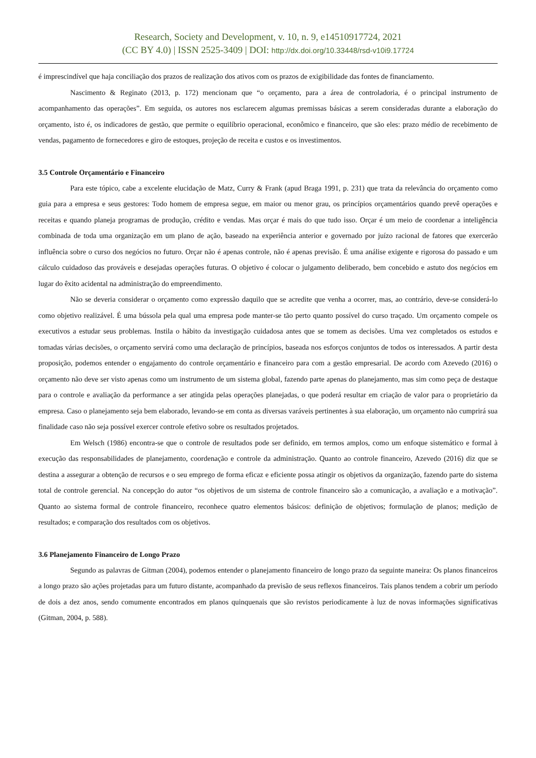Research, Society and Development, v. 10, n. 9, e14510917724, 2021
(CC BY 4.0) | ISSN 2525-3409 | DOI: http://dx.doi.org/10.33448/rsd-v10i9.17724
é imprescindível que haja conciliação dos prazos de realização dos ativos com os prazos de exigibilidade das fontes de financiamento.
Nascimento & Reginato (2013, p. 172) mencionam que “o orçamento, para a área de controladoria, é o principal instrumento de acompanhamento das operações”. Em seguida, os autores nos esclarecem algumas premissas básicas a serem consideradas durante a elaboração do orçamento, isto é, os indicadores de gestão, que permite o equilíbrio operacional, econômico e financeiro, que são eles: prazo médio de recebimento de vendas, pagamento de fornecedores e giro de estoques, projeção de receita e custos e os investimentos.
3.5 Controle Orçamentário e Financeiro
Para este tópico, cabe a excelente elucidação de Matz, Curry & Frank (apud Braga 1991, p. 231) que trata da relevância do orçamento como guia para a empresa e seus gestores: Todo homem de empresa segue, em maior ou menor grau, os princípios orçamentários quando prevê operações e receitas e quando planeja programas de produção, crédito e vendas. Mas orçar é mais do que tudo isso. Orçar é um meio de coordenar a inteligência combinada de toda uma organização em um plano de ação, baseado na experiência anterior e governado por juízo racional de fatores que exercerão influência sobre o curso dos negócios no futuro. Orçar não é apenas controle, não é apenas previsão. É uma análise exigente e rigorosa do passado e um cálculo cuidadoso das prováveis e desejadas operações futuras. O objetivo é colocar o julgamento deliberado, bem concebido e astuto dos negócios em lugar do êxito acidental na administração do empreendimento.
Não se deveria considerar o orçamento como expressão daquilo que se acredite que venha a ocorrer, mas, ao contrário, deve-se considerá-lo como objetivo realizável. É uma bússola pela qual uma empresa pode manter-se tão perto quanto possível do curso traçado. Um orçamento compele os executivos a estudar seus problemas. Instila o hábito da investigação cuidadosa antes que se tomem as decisões. Uma vez completados os estudos e tomadas várias decisões, o orçamento servirá como uma declaração de princípios, baseada nos esforços conjuntos de todos os interessados. A partir desta proposição, podemos entender o engajamento do controle orçamentário e financeiro para com a gestão empresarial. De acordo com Azevedo (2016) o orçamento não deve ser visto apenas como um instrumento de um sistema global, fazendo parte apenas do planejamento, mas sim como peça de destaque para o controle e avaliação da performance a ser atingida pelas operações planejadas, o que poderá resultar em criação de valor para o proprietário da empresa. Caso o planejamento seja bem elaborado, levando-se em conta as diversas varáveis pertinentes à sua elaboração, um orçamento não cumprirá sua finalidade caso não seja possível exercer controle efetivo sobre os resultados projetados.
Em Welsch (1986) encontra-se que o controle de resultados pode ser definido, em termos amplos, como um enfoque sistemático e formal à execução das responsabilidades de planejamento, coordenação e controle da administração. Quanto ao controle financeiro, Azevedo (2016) diz que se destina a assegurar a obtenção de recursos e o seu emprego de forma eficaz e eficiente possa atingir os objetivos da organização, fazendo parte do sistema total de controle gerencial. Na concepção do autor “os objetivos de um sistema de controle financeiro são a comunicação, a avaliação e a motivação”. Quanto ao sistema formal de controle financeiro, reconhece quatro elementos básicos: definição de objetivos; formulação de planos; medição de resultados; e comparação dos resultados com os objetivos.
3.6 Planejamento Financeiro de Longo Prazo
Segundo as palavras de Gitman (2004), podemos entender o planejamento financeiro de longo prazo da seguinte maneira: Os planos financeiros a longo prazo são ações projetadas para um futuro distante, acompanhado da previsão de seus reflexos financeiros. Tais planos tendem a cobrir um período de dois a dez anos, sendo comumente encontrados em planos quinquenais que são revistos periodicamente à luz de novas informações significativas (Gitman, 2004, p. 588).